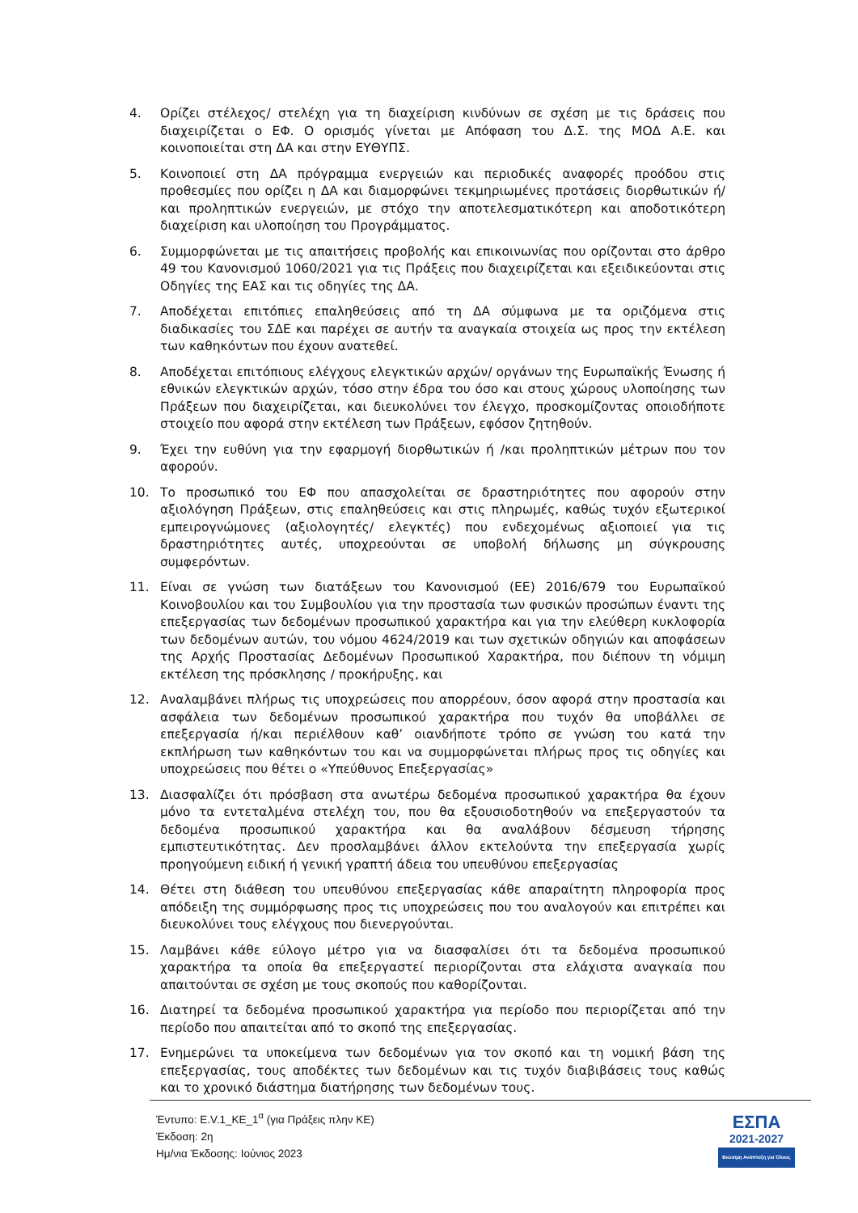4. Ορίζει στέλεχος/ στελέχη για τη διαχείριση κινδύνων σε σχέση με τις δράσεις που διαχειρίζεται ο ΕΦ. Ο ορισμός γίνεται με Απόφαση του Δ.Σ. της ΜΟΔ Α.Ε. και κοινοποιείται στη ΔΑ και στην ΕΥΘΥΠΣ.
5. Κοινοποιεί στη ΔΑ πρόγραμμα ενεργειών και περιοδικές αναφορές προόδου στις προθεσμίες που ορίζει η ΔΑ και διαμορφώνει τεκμηριωμένες προτάσεις διορθωτικών ή/και προληπτικών ενεργειών, με στόχο την αποτελεσματικότερη και αποδοτικότερη διαχείριση και υλοποίηση του Προγράμματος.
6. Συμμορφώνεται με τις απαιτήσεις προβολής και επικοινωνίας που ορίζονται στο άρθρο 49 του Κανονισμού 1060/2021 για τις Πράξεις που διαχειρίζεται και εξειδικεύονται στις Οδηγίες της ΕΑΣ και τις οδηγίες της ΔΑ.
7. Αποδέχεται επιτόπιες επαληθεύσεις από τη ΔΑ σύμφωνα με τα οριζόμενα στις διαδικασίες του ΣΔΕ και παρέχει σε αυτήν τα αναγκαία στοιχεία ως προς την εκτέλεση των καθηκόντων που έχουν ανατεθεί.
8. Αποδέχεται επιτόπιους ελέγχους ελεγκτικών αρχών/ οργάνων της Ευρωπαϊκής Ένωσης ή εθνικών ελεγκτικών αρχών, τόσο στην έδρα του όσο και στους χώρους υλοποίησης των Πράξεων που διαχειρίζεται, και διευκολύνει τον έλεγχο, προσκομίζοντας οποιοδήποτε στοιχείο που αφορά στην εκτέλεση των Πράξεων, εφόσον ζητηθούν.
9. Έχει την ευθύνη για την εφαρμογή διορθωτικών ή /και προληπτικών μέτρων που τον αφορούν.
10. Το προσωπικό του ΕΦ που απασχολείται σε δραστηριότητες που αφορούν στην αξιολόγηση Πράξεων, στις επαληθεύσεις και στις πληρωμές, καθώς τυχόν εξωτερικοί εμπειρογνώμονες (αξιολογητές/ ελεγκτές) που ενδεχομένως αξιοποιεί για τις δραστηριότητες αυτές, υποχρεούνται σε υποβολή δήλωσης μη σύγκρουσης συμφερόντων.
11. Είναι σε γνώση των διατάξεων του Κανονισμού (ΕΕ) 2016/679 του Ευρωπαϊκού Κοινοβουλίου και του Συμβουλίου για την προστασία των φυσικών προσώπων έναντι της επεξεργασίας των δεδομένων προσωπικού χαρακτήρα και για την ελεύθερη κυκλοφορία των δεδομένων αυτών, του νόμου 4624/2019 και των σχετικών οδηγιών και αποφάσεων της Αρχής Προστασίας Δεδομένων Προσωπικού Χαρακτήρα, που διέπουν τη νόμιμη εκτέλεση της πρόσκλησης / προκήρυξης, και
12. Αναλαμβάνει πλήρως τις υποχρεώσεις που απορρέουν, όσον αφορά στην προστασία και ασφάλεια των δεδομένων προσωπικού χαρακτήρα που τυχόν θα υποβάλλει σε επεξεργασία ή/και περιέλθουν καθ’ οιανδήποτε τρόπο σε γνώση του κατά την εκπλήρωση των καθηκόντων του και να συμμορφώνεται πλήρως προς τις οδηγίες και υποχρεώσεις που θέτει ο «Υπεύθυνος Επεξεργασίας»
13. Διασφαλίζει ότι πρόσβαση στα ανωτέρω δεδομένα προσωπικού χαρακτήρα θα έχουν μόνο τα εντεταλμένα στελέχη του, που θα εξουσιοδοτηθούν να επεξεργαστούν τα δεδομένα προσωπικού χαρακτήρα και θα αναλάβουν δέσμευση τήρησης εμπιστευτικότητας. Δεν προσλαμβάνει άλλον εκτελούντα την επεξεργασία χωρίς προηγούμενη ειδική ή γενική γραπτή άδεια του υπευθύνου επεξεργασίας
14. Θέτει στη διάθεση του υπευθύνου επεξεργασίας κάθε απαραίτητη πληροφορία προς απόδειξη της συμμόρφωσης προς τις υποχρεώσεις που του αναλογούν και επιτρέπει και διευκολύνει τους ελέγχους που διενεργούνται.
15. Λαμβάνει κάθε εύλογο μέτρο για να διασφαλίσει ότι τα δεδομένα προσωπικού χαρακτήρα τα οποία θα επεξεργαστεί περιορίζονται στα ελάχιστα αναγκαία που απαιτούνται σε σχέση με τους σκοπούς που καθορίζονται.
16. Διατηρεί τα δεδομένα προσωπικού χαρακτήρα για περίοδο που περιορίζεται από την περίοδο που απαιτείται από το σκοπό της επεξεργασίας.
17. Ενημερώνει τα υποκείμενα των δεδομένων για τον σκοπό και τη νομική βάση της επεξεργασίας, τους αποδέκτες των δεδομένων και τις τυχόν διαβιβάσεις τους καθώς και το χρονικό διάστημα διατήρησης των δεδομένων τους.
Έντυπο: Ε.V.1_ΚΕ_1<sup>α</sup> (για Πράξεις πλην ΚΕ)
Έκδοση: 2η
Ημ/νια Έκδοσης: Ιούνιος 2023
ΕΣΠΑ
2021-2027
Βιώσιμη Ανάπτυξη για Όλους